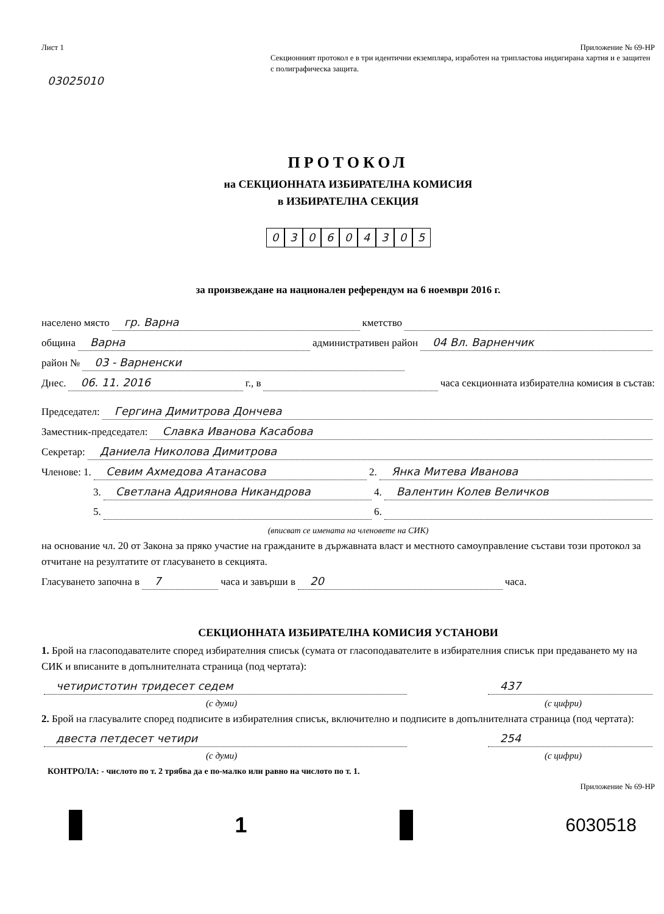Лист 1 Приложение № 69-НР
Секционният протокол е в три идентични екземпляра, изработен на трипластова индигирана хартия и е защитен с полиграфическа защита.
03025010
ПРОТОКОЛ
на СЕКЦИОННАТА ИЗБИРАТЕЛНА КОМИСИЯ
в ИЗБИРАТЕЛНА СЕКЦИЯ
030604305
за произвеждане на национален референдум на 6 ноември 2016 г.
населено място гр. Варна кметство
община Варна административен район 04 Вл. Варненчик
район № 03 - Варненски
Днес. 06. 11. 2016 г., в часа секционната избирателна комисия в състав:
Председател: Гергина Димитрова Дончева
Заместник-председател: Славка Иванова Касабова
Секретар: Даниела Николова Димитрова
Членове: 1. Севим Ахмедова Атанасова 2. Янка Митева Иванова
3. Светлана Адриянова Никандрова 4. Валентин Колев Величков
5. 6.
(вписват се имената на членовете на СИК)
на основание чл. 20 от Закона за пряко участие на гражданите в държавната власт и местното самоуправление състави този протокол за отчитане на резултатите от гласуването в секцията.
Гласуването започна в 7 часа и завърши в 20 часа.
СЕКЦИОННАТА ИЗБИРАТЕЛНА КОМИСИЯ УСТАНОВИ
1. Брой на гласоподавателите според избирателния списък (сумата от гласоподавателите в избирателния списък при предаването му на СИК и вписаните в допълнителната страница (под чертата):
четиристотин тридесет седем 437
(с думи) (с цифри)
2. Брой на гласувалите според подписите в избирателния списък, включително и подписите в допълнителната страница (под чертата):
двеста петдесет четири 254
(с думи) (с цифри)
КОНТРОЛА: - числото по т. 2 трябва да е по-малко или равно на числото по т. 1.
Приложение № 69-НР
1
6030518